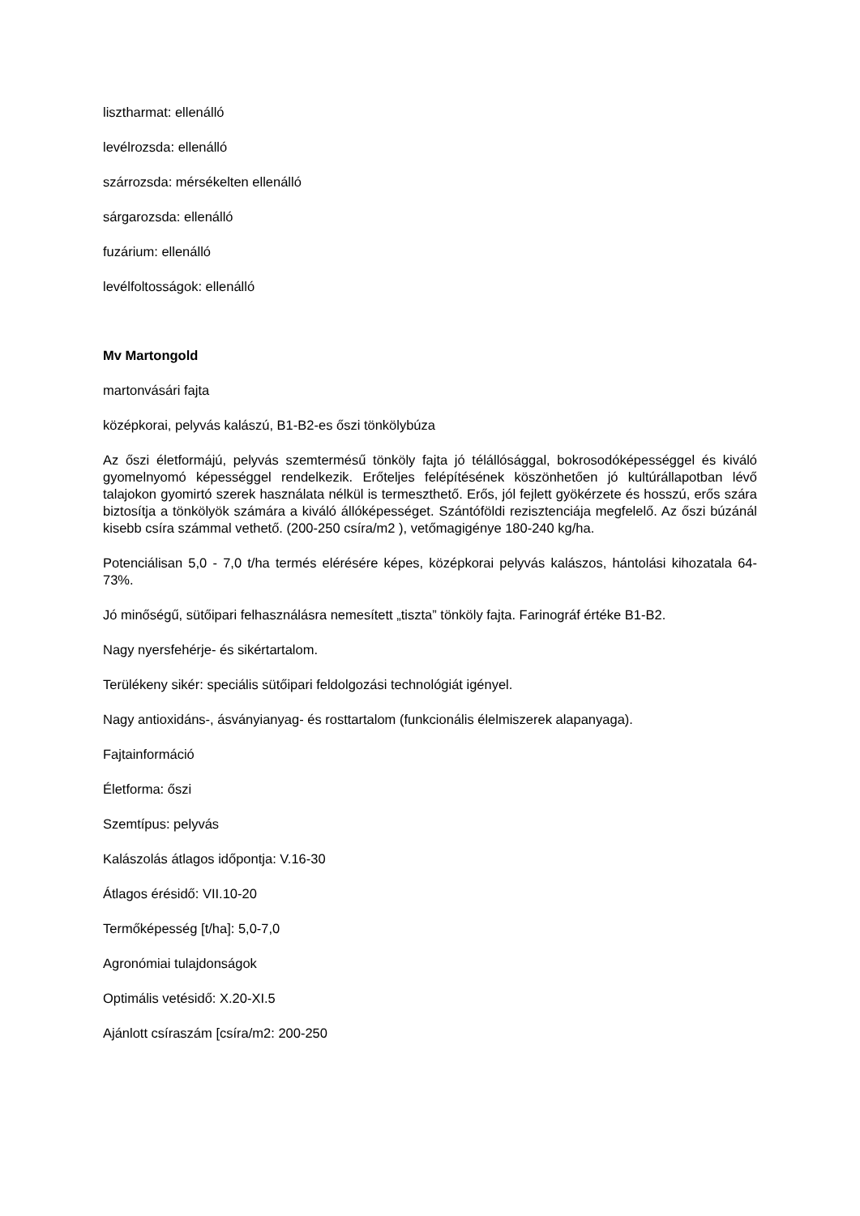lisztharmat: ellenálló
levélrozsda: ellenálló
szárrozsda: mérsékelten ellenálló
sárgarozsda: ellenálló
fuzárium: ellenálló
levélfoltosságok: ellenálló
Mv Martongold
martonvásári fajta
középkorai, pelyvás kalászú, B1-B2-es őszi tönkölybúza
Az őszi életformájú, pelyvás szemtermésű tönköly fajta jó télállósággal, bokrosodóképességgel és kiváló gyomelnyomó képességgel rendelkezik. Erőteljes felépítésének köszönhetően jó kultúrállapotban lévő talajokon gyomirtó szerek használata nélkül is termeszthető. Erős, jól fejlett gyökérzete és hosszú, erős szára biztosítja a tönkölyök számára a kiváló állóképességet. Szántóföldi rezisztenciája megfelelő. Az őszi búzánál kisebb csíra számmal vethető. (200-250 csíra/m2 ), vetőmagigénye 180-240 kg/ha.
Potenciálisan 5,0 - 7,0 t/ha termés elérésére képes, középkorai pelyvás kalászos, hántolási kihozatala 64-73%.
Jó minőségű, sütőipari felhasználásra nemesített „tiszta” tönköly fajta. Farinográf értéke B1-B2.
Nagy nyersfehérje- és sikértartalom.
Terülékeny sikér: speciális sütőipari feldolgozási technológiát igényel.
Nagy antioxidáns-, ásványianyag- és rosttartalom (funkcionális élelmiszerek alapanyaga).
Fajtainformáció
Életforma: őszi
Szemtípus: pelyvás
Kalászolás átlagos időpontja: V.16-30
Átlagos érésidő: VII.10-20
Termőképesség [t/ha]: 5,0-7,0
Agronómiai tulajdonságok
Optimális vetésidő: X.20-XI.5
Ajánlott csíraszám [csíra/m2: 200-250